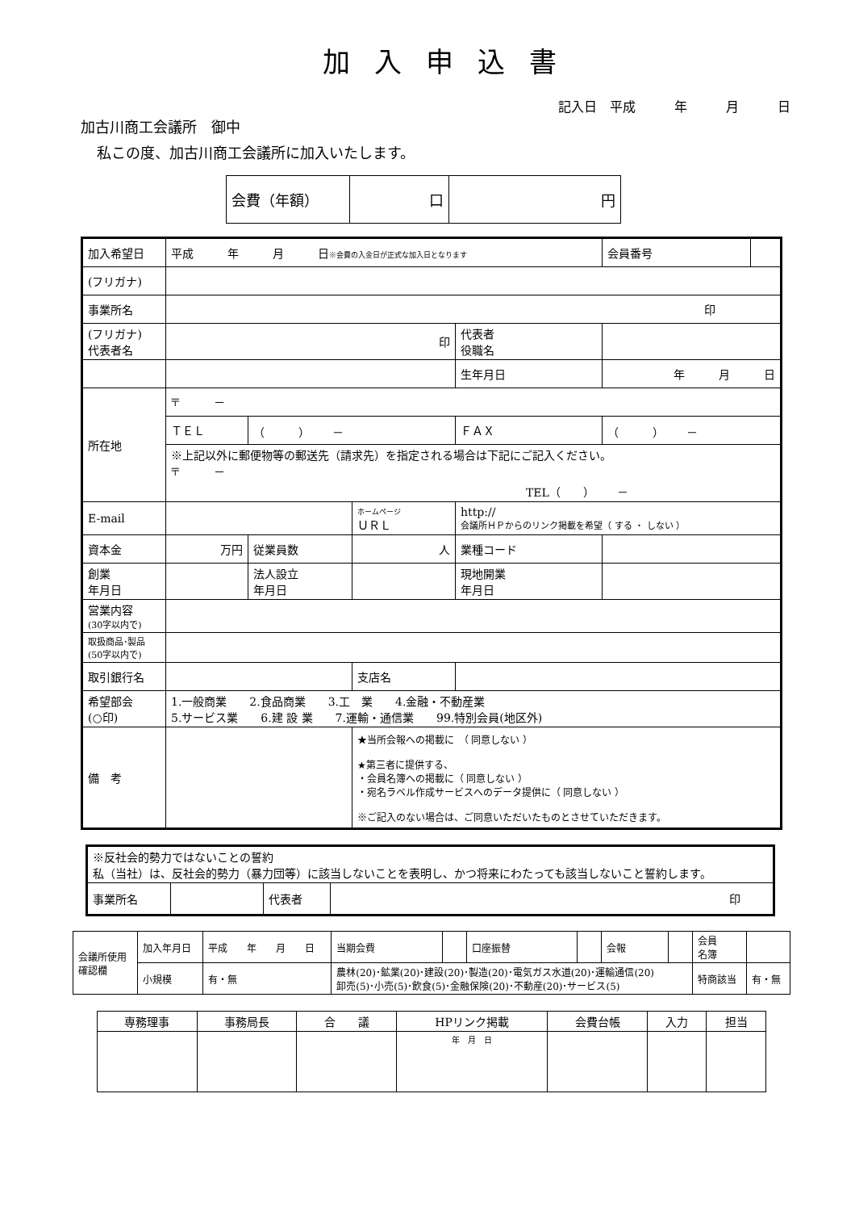加入申込書
記入日　平成　　　年　　　月　　　日
加古川商工会議所　御中
私この度、加古川商工会議所に加入いたします。
| 会費（年額） | 口 | 円 |
| 加入希望日 | 平成 年 月 日 ※会費の入金日が正式な加入日となります | | | | | 会員番号 | |
| (フリガナ) | | | | | | | |
| 事業所名 | 印 | | | | | | |
| (フリガナ) 代表者名 | 印 | | | | 代表者 役職名 | | |
| | | | | | 生年月日 | 年 月 日 | |
| 所在地 | 〒 － | | | | | | |
| | ＴＥＬ | （ ） － | | | ＦＡＸ | （ ） － | |
| | ※上記以外に郵便物等の郵送先（請求先）を指定される場合は下記にご記入ください。 〒 － TEL（ ） － | | | | | | |
| E-mail | | | ホームページ ＵＲＬ | http:// 会議所ＨＰからのリンク掲載を希望（ する ・ しない ） | | | |
| 資本金 | 万円 | 従業員数 | 人 | | 業種コード | | |
| 創業 年月日 | | 法人設立 年月日 | | | 現地開業 年月日 | | |
| 営業内容 (30字以内で) | | | | | | | |
| 取扱商品･製品 (50字以内で) | | | | | | | |
| 取引銀行名 | | | 支店名 | | | | |
| 希望部会 (○印) | 1.一般商業 2.食品商業 3.工 業 4.金融・不動産業 5.サービス業 6.建 設 業 7.運輸・通信業 99.特別会員(地区外) | | | | | | |
| 備 考 | | | ★当所会報への掲載に （ 同意しない ） ★第三者に提供する、 ・会員名簿への掲載に（ 同意しない ） ・宛名ラベル作成サービスへのデータ提供に（ 同意しない ） ※ご記入のない場合は、ご同意いただいたものとさせていただきます。 | | | | |
| ※反社会的勢力ではないことの誓約 私（当社）は、反社会的勢力（暴力団等）に該当しないことを表明し、かつ将来にわたっても該当しないこと誓約します。 | | | |
| 事業所名 | | 代表者 | 印 |
| 会議所使用 確認欄 | 加入年月日 | 平成 年 月 日 | | 当期会費 | | 口座振替 | | 会報 | | 会員 名簿 | |
| | 小規模 | 有・無 | 農林(20)･鉱業(20)･建設(20)･製造(20)･電気ガス水道(20)･運輸通信(20) 卸売(5)･小売(5)･飲食(5)･金融保険(20)･不動産(20)･サービス(5) | | | | | | | 特商該当 | 有・無 |
| 専務理事 | 事務局長 | 合 議 | HPリンク掲載 | 会費台帳 | 入力 | 担当 |
| | | | 年 月 日 | | | |